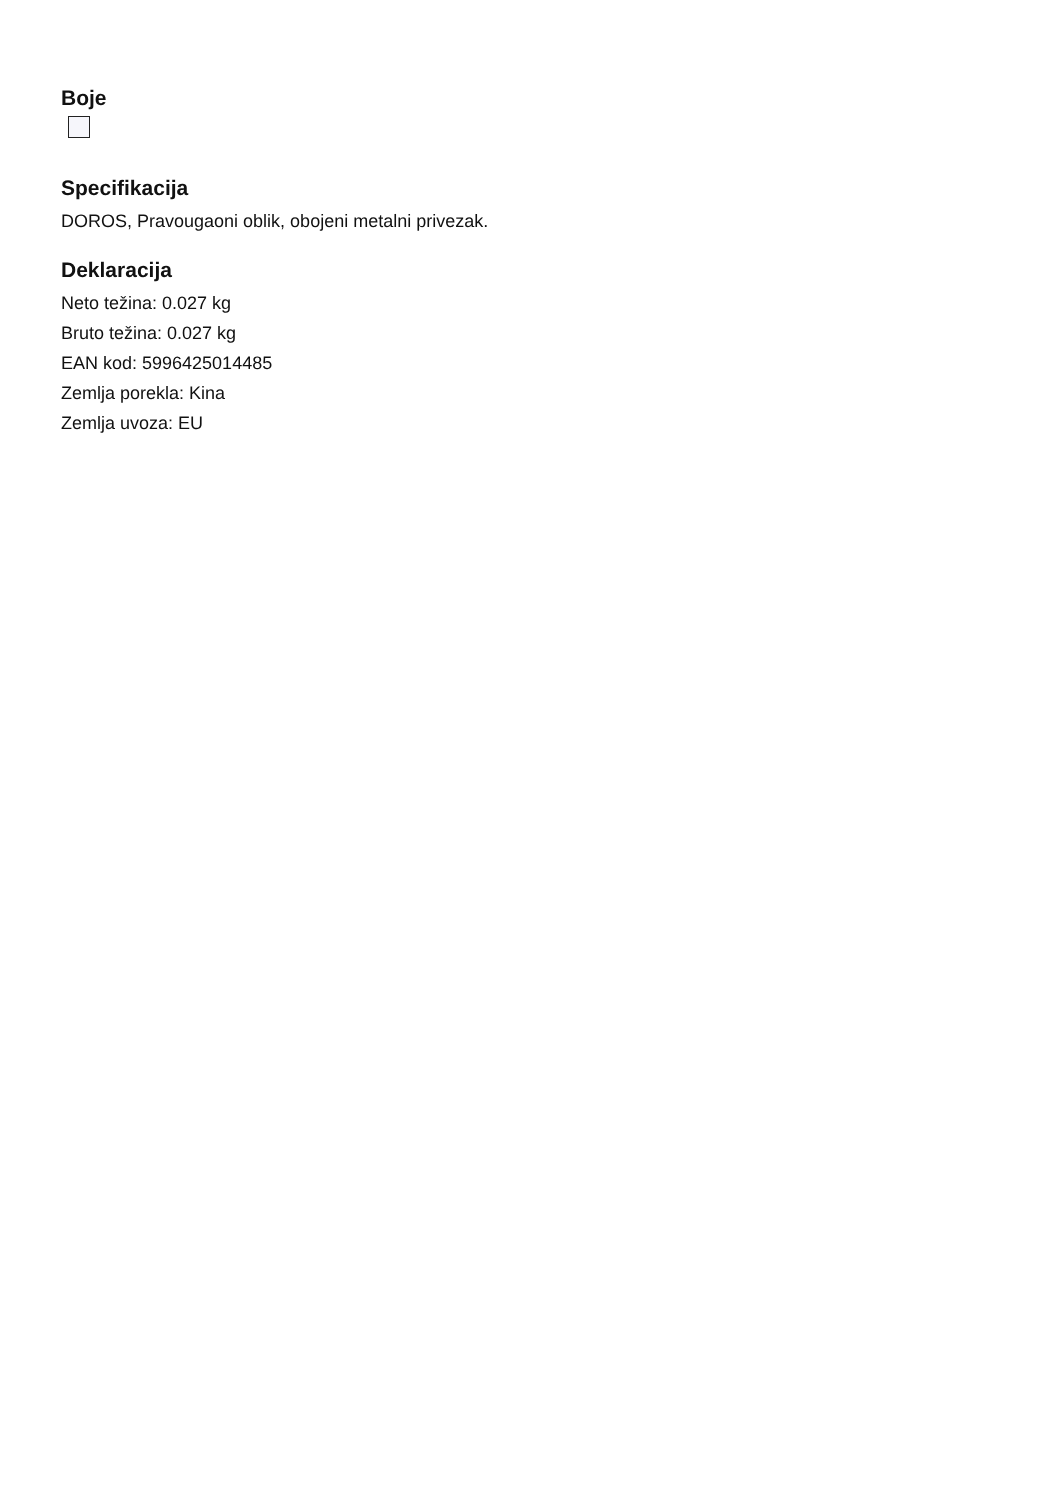Boje
Specifikacija
DOROS, Pravougaoni oblik, obojeni metalni privezak.
Deklaracija
Neto težina: 0.027 kg
Bruto težina: 0.027 kg
EAN kod: 5996425014485
Zemlja porekla: Kina
Zemlja uvoza: EU